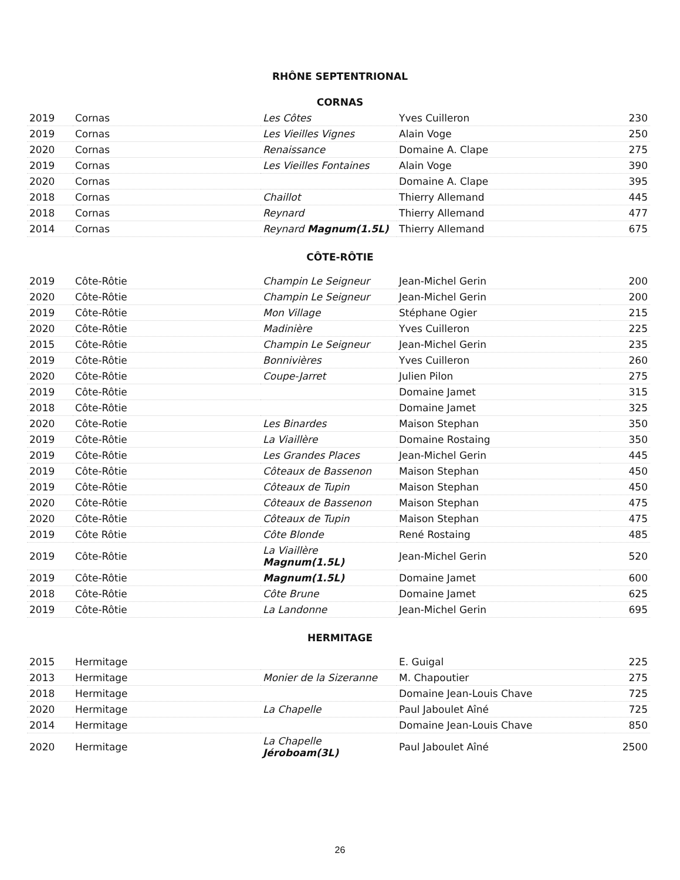RHÔNE SEPTENTRIONAL
CORNAS
| 2019 | Cornas | Les Côtes | Yves Cuilleron | 230 |
| 2019 | Cornas | Les Vieilles Vignes | Alain Voge | 250 |
| 2020 | Cornas | Renaissance | Domaine A. Clape | 275 |
| 2019 | Cornas | Les Vieilles Fontaines | Alain Voge | 390 |
| 2020 | Cornas | | Domaine A. Clape | 395 |
| 2018 | Cornas | Chaillot | Thierry Allemand | 445 |
| 2018 | Cornas | Reynard | Thierry Allemand | 477 |
| 2014 | Cornas | Reynard Magnum(1.5L) | Thierry Allemand | 675 |
CÔTE-RÔTIE
| 2019 | Côte-Rôtie | Champin Le Seigneur | Jean-Michel Gerin | 200 |
| 2020 | Côte-Rôtie | Champin Le Seigneur | Jean-Michel Gerin | 200 |
| 2019 | Côte-Rôtie | Mon Village | Stéphane Ogier | 215 |
| 2020 | Côte-Rôtie | Madinière | Yves Cuilleron | 225 |
| 2015 | Côte-Rôtie | Champin Le Seigneur | Jean-Michel Gerin | 235 |
| 2019 | Côte-Rôtie | Bonnivières | Yves Cuilleron | 260 |
| 2020 | Côte-Rôtie | Coupe-Jarret | Julien Pilon | 275 |
| 2019 | Côte-Rôtie | | Domaine Jamet | 315 |
| 2018 | Côte-Rôtie | | Domaine Jamet | 325 |
| 2020 | Côte-Rotie | Les Binardes | Maison Stephan | 350 |
| 2019 | Côte-Rôtie | La Viaillère | Domaine Rostaing | 350 |
| 2019 | Côte-Rôtie | Les Grandes Places | Jean-Michel Gerin | 445 |
| 2019 | Côte-Rôtie | Côteaux de Bassenon | Maison Stephan | 450 |
| 2019 | Côte-Rôtie | Côteaux de Tupin | Maison Stephan | 450 |
| 2020 | Côte-Rôtie | Côteaux de Bassenon | Maison Stephan | 475 |
| 2020 | Côte-Rôtie | Côteaux de Tupin | Maison Stephan | 475 |
| 2019 | Côte Rôtie | Côte Blonde | René Rostaing | 485 |
| 2019 | Côte-Rôtie | La Viaillère Magnum(1.5L) | Jean-Michel Gerin | 520 |
| 2019 | Côte-Rôtie | Magnum(1.5L) | Domaine Jamet | 600 |
| 2018 | Côte-Rôtie | Côte Brune | Domaine Jamet | 625 |
| 2019 | Côte-Rôtie | La Landonne | Jean-Michel Gerin | 695 |
HERMITAGE
| 2015 | Hermitage | | E. Guigal | 225 |
| 2013 | Hermitage | Monier de la Sizeranne | M. Chapoutier | 275 |
| 2018 | Hermitage | | Domaine Jean-Louis Chave | 725 |
| 2020 | Hermitage | La Chapelle | Paul Jaboulet Aîné | 725 |
| 2014 | Hermitage | | Domaine Jean-Louis Chave | 850 |
| 2020 | Hermitage | La Chapelle Jéroboam(3L) | Paul Jaboulet Aîné | 2500 |
26